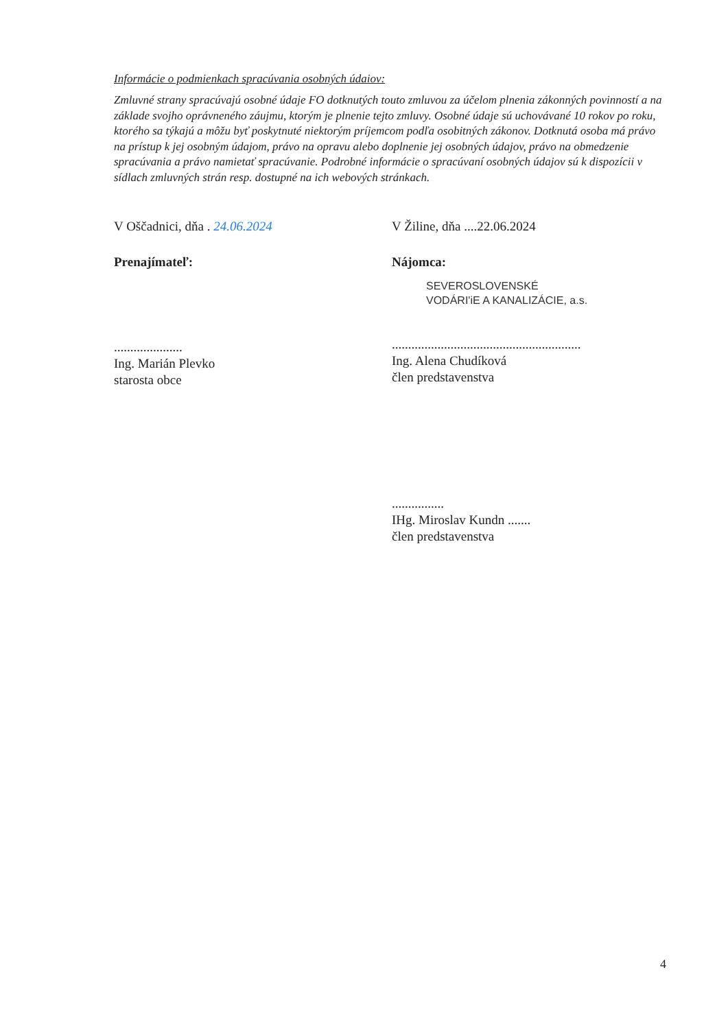Informácie o podmienkach spracúvania osobných údaiov:
Zmluvné strany spracúvajú osobné údaje FO dotknutých touto zmluvou za účelom plnenia zákonných povinností a na základe svojho oprávneného záujmu, ktorým je plnenie tejto zmluvy. Osobné údaje sú uchovávané 10 rokov po roku, ktorého sa týkajú a môžu byť poskytnuté niektorým príjemcom podľa osobitných zákonov. Dotknutá osoba má právo na prístup k jej osobným údajom, právo na opravu alebo doplnenie jej osobných údajov, právo na obmedzenie spracúvania a právo namietať spracúvanie. Podrobné informácie o spracúvaní osobných údajov sú k dispozícii v sídlach zmluvných strán resp. dostupné na ich webových stránkach.
V Oščadnici, dňa . 24.06.2024
Prenajímateľ:
.....................
Ing. Marián Plevko
starosta obce
V Žiline, dňa ....22.06.2024
Nájomca:
SEVEROSLOVENSKÉ
VODÁRI'iE A KANALIZÁCIE, a.s.
..........................................................
Ing. Alena Chudíková
člen predstavenstva
................
IHg. Miroslav Kundn .......
člen predstavenstva
4